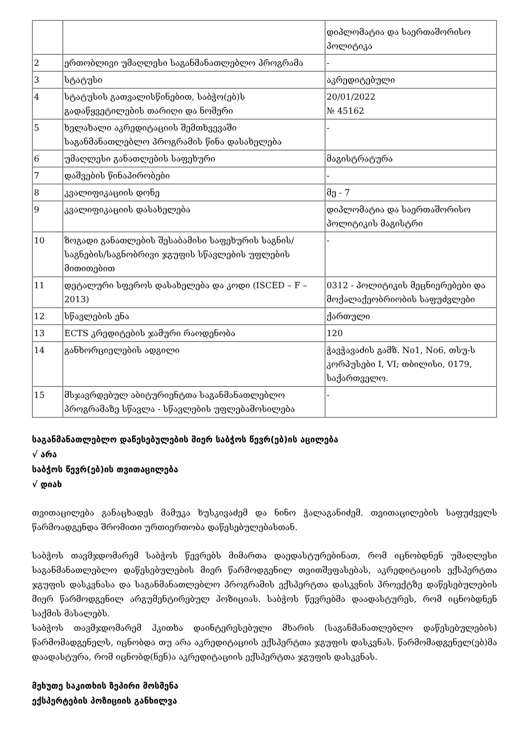| | | დიპლომატია და საერთაშორისო პოლიტიკა |
| 2 | ერთობლივი უმაღლესი საგანმანათლებლო პროგრამა | - |
| 3 | სტატუსი | აკრედიტებული |
| 4 | სტატუსის გათვალისწინებით, საბჭო(ებ)ს გადაწყვეტილების თარიღი და ნომერი | 20/01/2022 № 45162 |
| 5 | ხელახალი აკრედიტაციის შემთხვევაში საგანმანათლებლო პროგრამის წინა დასახელება | - |
| 6 | უმაღლესი განათლების საფეხური | მაგისტრატურა |
| 7 | დაშვების წინაპირობები | - |
| 8 | კვალიფიკაციის დონე | მე - 7 |
| 9 | კვალიფიკაციის დასახელება | დიპლომატია და საერთაშორისო პოლიტიკის მაგისტრი |
| 10 | ზოგადი განათლების შესაბამისი საფეხურის საგნის/საგნების/საგნობრივი ჯგუფის სწავლების უფლების მითითებით | - |
| 11 | დეტალური სფეროს დასახელება და კოდი (ISCED – F – 2013) | 0312 - პოლიტიკის მეცნიერებები და მოქალაქეობრიობის საფუძვლები |
| 12 | სწავლების ენა | ქართული |
| 13 | ECTS კრედიტების ჯამური რაოდენობა | 120 |
| 14 | განხორციელების ადგილი | ჭავჭავაძის გამზ. No1, No6, თსუ-ს კორპუსები I, VI; თბილისი, 0179, საქართველო. |
| 15 | მსჯავრდებულ აბიტურიენტთა საგანმანათლებლო პროგრამაზე სწავლა - სწავლების უფლებამოსილება | - |
საგანმანათლებლო დაწესებულების მიერ საბჭოს წევრ(ებ)ის აცილება
√ არა
საბჭოს წევრ(ებ)ის თვითაცილება
√ დიახ
თვითაცილება განაცხადეს მამუკა ხუსკივაძემ და ნინო ჭალაგანიძემ. თვითაცილების საფუძველს წარმოადგენდა შრომითი ურთიერთობა დაწესებულებასთან.
საბჭოს თავმჯდომარემ საბჭოს წევრებს მიმართა დაედასტურებინათ, რომ იცნობდნენ უმაღლესი საგანმანათლებლო დაწესებულების მიერ წარმოდგენილ თვითშეფასებას, აკრედიტაციის ექსპერტთა ჯგუფის დასკვნასა და საგანმანათლებლო პროგრამის ექსპერტთა დასკვნის პროექტზე დაწესებულების მიერ წარმოდგენილ არგუმენტირებულ პოზიციას. საბჭოს წევრებმა დაადასტურეს, რომ იცნობდნენ საქმის მასალებს.
საბჭოს თავმჯდომარემ ჰკითხა დაინტერესებული მხარის (საგანმანათლებლო დაწესებულების) წარმომადგენელს, იცნობდა თუ არა აკრედიტაციის ექსპერტთა ჯგუფის დასკვნას. წარმომადგენელ(ებ)მა დაადასტურა, რომ იცნობდ(ნენ)ა აკრედიტაციის ექსპერტთა ჯგუფის დასკვნას.
მეხუთე საკითხის ზეპირი მოსმენა
ექსპერტების პოზიციის განხილვა